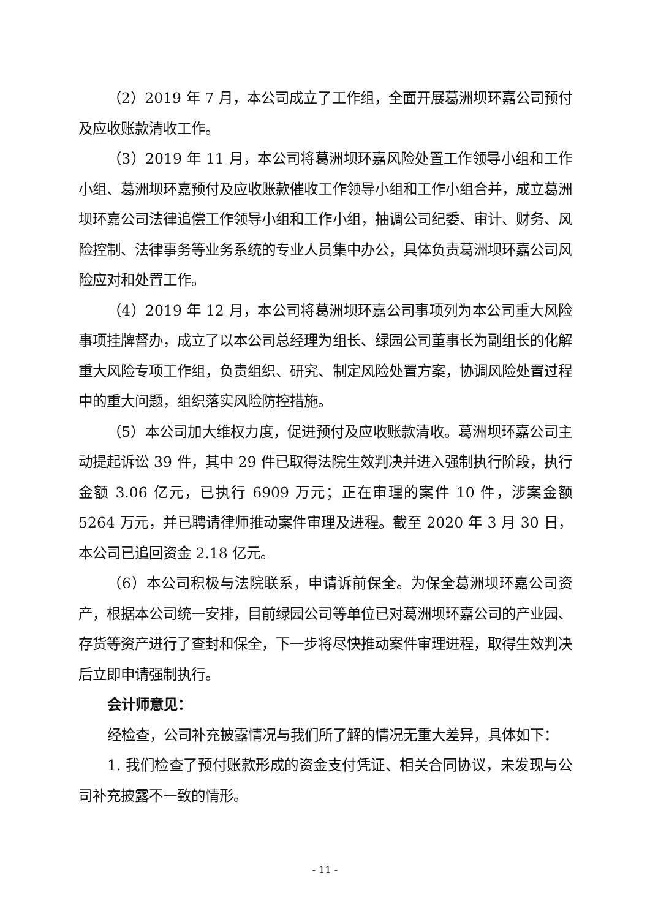（2）2019 年 7 月，本公司成立了工作组，全面开展葛洲坝环嘉公司预付及应收账款清收工作。
（3）2019 年 11 月，本公司将葛洲坝环嘉风险处置工作领导小组和工作小组、葛洲坝环嘉预付及应收账款催收工作领导小组和工作小组合并，成立葛洲坝环嘉公司法律追偿工作领导小组和工作小组，抽调公司纪委、审计、财务、风险控制、法律事务等业务系统的专业人员集中办公，具体负责葛洲坝环嘉公司风险应对和处置工作。
（4）2019 年 12 月，本公司将葛洲坝环嘉公司事项列为本公司重大风险事项挂牌督办，成立了以本公司总经理为组长、绿园公司董事长为副组长的化解重大风险专项工作组，负责组织、研究、制定风险处置方案，协调风险处置过程中的重大问题，组织落实风险防控措施。
（5）本公司加大维权力度，促进预付及应收账款清收。葛洲坝环嘉公司主动提起诉讼 39 件，其中 29 件已取得法院生效判决并进入强制执行阶段，执行金额 3.06 亿元，已执行 6909 万元；正在审理的案件 10 件，涉案金额 5264 万元，并已聘请律师推动案件审理及进程。截至 2020 年 3 月 30 日，本公司已追回资金 2.18 亿元。
（6）本公司积极与法院联系，申请诉前保全。为保全葛洲坝环嘉公司资产，根据本公司统一安排，目前绿园公司等单位已对葛洲坝环嘉公司的产业园、存货等资产进行了查封和保全，下一步将尽快推动案件审理进程，取得生效判决后立即申请强制执行。
会计师意见：
经检查，公司补充披露情况与我们所了解的情况无重大差异，具体如下：
1. 我们检查了预付账款形成的资金支付凭证、相关合同协议，未发现与公司补充披露不一致的情形。
- 11 -